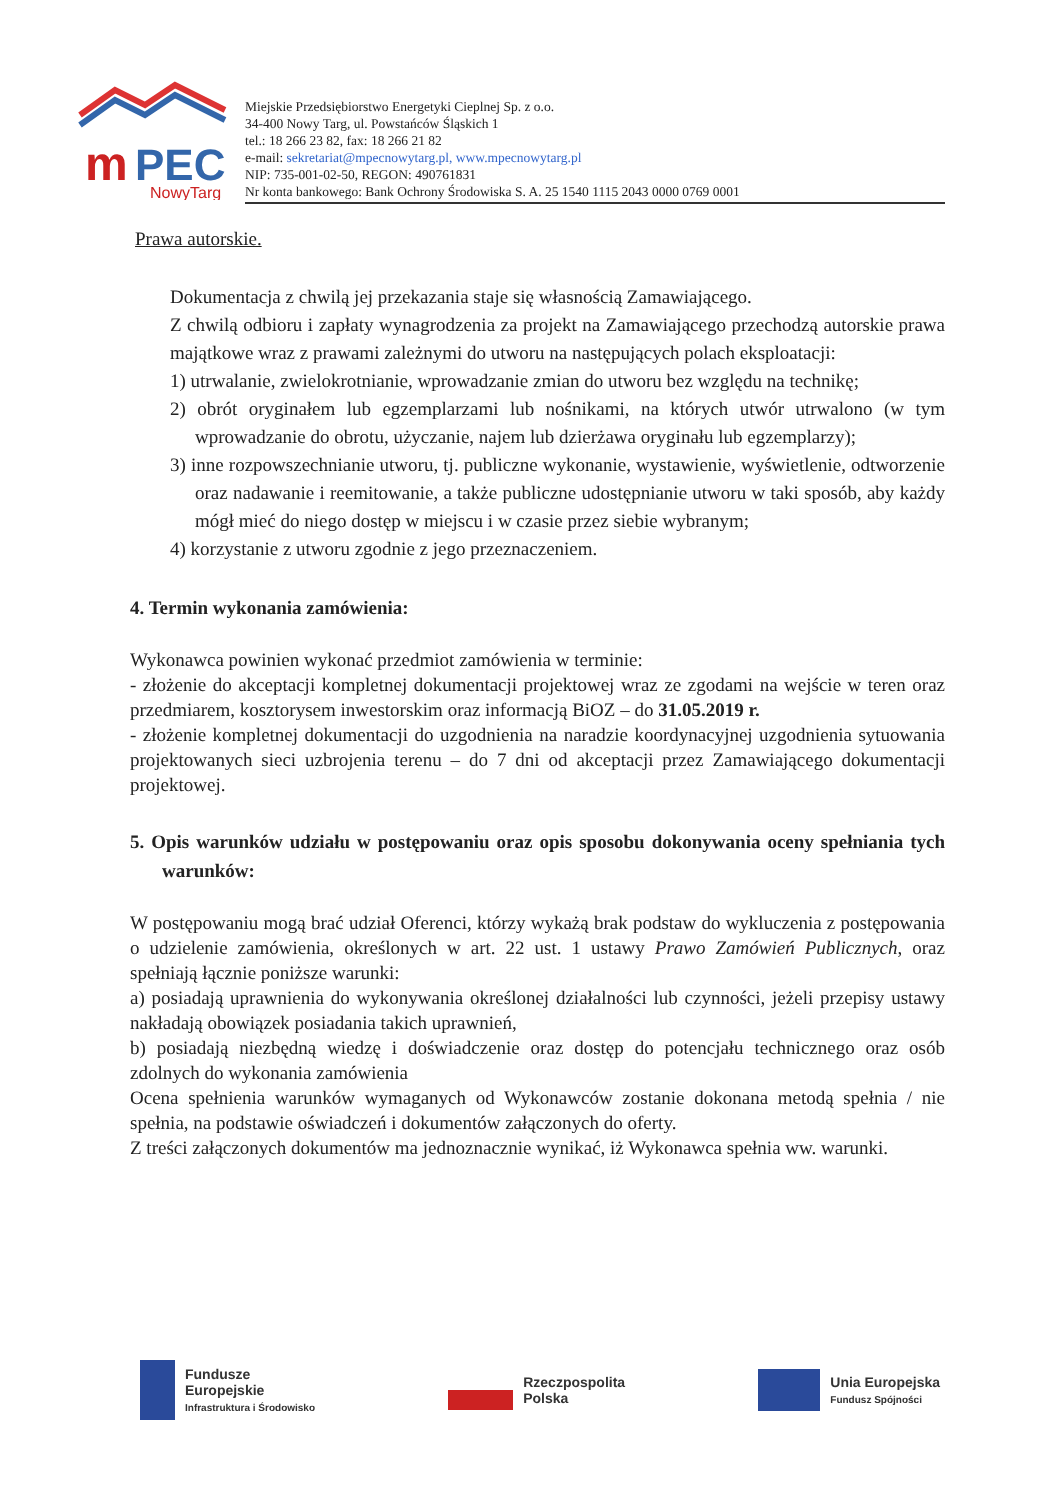m
PEC
NowyTarg
Miejskie Przedsiębiorstwo Energetyki Cieplnej Sp. z o.o.
34-400 Nowy Targ, ul. Powstańców Śląskich 1
tel.: 18 266 23 82, fax: 18 266 21 82
e-mail: sekretariat@mpecnowytarg.pl, www.mpecnowytarg.pl
NIP: 735-001-02-50, REGON: 490761831
Nr konta bankowego: Bank Ochrony Środowiska S. A. 25 1540 1115 2043 0000 0769 0001
Prawa autorskie.
Dokumentacja z chwilą jej przekazania staje się własnością Zamawiającego.
Z chwilą odbioru i zapłaty wynagrodzenia za projekt na Zamawiającego przechodzą autorskie prawa majątkowe wraz z prawami zależnymi do utworu na następujących polach eksploatacji:
1) utrwalanie, zwielokrotnianie, wprowadzanie zmian do utworu bez względu na technikę;
2) obrót oryginałem lub egzemplarzami lub nośnikami, na których utwór utrwalono (w tym wprowadzanie do obrotu, użyczanie, najem lub dzierżawa oryginału lub egzemplarzy);
3) inne rozpowszechnianie utworu, tj. publiczne wykonanie, wystawienie, wyświetlenie, odtworzenie oraz nadawanie i reemitowanie, a także publiczne udostępnianie utworu w taki sposób, aby każdy mógł mieć do niego dostęp w miejscu i w czasie przez siebie wybranym;
4) korzystanie z utworu zgodnie z jego przeznaczeniem.
4. Termin wykonania zamówienia:
Wykonawca powinien wykonać przedmiot zamówienia w terminie:
- złożenie do akceptacji kompletnej dokumentacji projektowej wraz ze zgodami na wejście w teren oraz przedmiarem, kosztorysem inwestorskim oraz informacją BiOZ – do 31.05.2019 r.
- złożenie kompletnej dokumentacji do uzgodnienia na naradzie koordynacyjnej uzgodnienia sytuowania projektowanych sieci uzbrojenia terenu – do 7 dni od akceptacji przez Zamawiającego dokumentacji projektowej.
5. Opis warunków udziału w postępowaniu oraz opis sposobu dokonywania oceny spełniania tych warunków:
W postępowaniu mogą brać udział Oferenci, którzy wykażą brak podstaw do wykluczenia z postępowania o udzielenie zamówienia, określonych w art. 22 ust. 1 ustawy Prawo Zamówień Publicznych, oraz spełniają łącznie poniższe warunki:
a) posiadają uprawnienia do wykonywania określonej działalności lub czynności, jeżeli przepisy ustawy nakładają obowiązek posiadania takich uprawnień,
b) posiadają niezbędną wiedzę i doświadczenie oraz dostęp do potencjału technicznego oraz osób zdolnych do wykonania zamówienia
Ocena spełnienia warunków wymaganych od Wykonawców zostanie dokonana metodą spełnia / nie spełnia, na podstawie oświadczeń i dokumentów załączonych do oferty.
Z treści załączonych dokumentów ma jednoznacznie wynikać, iż Wykonawca spełnia ww. warunki.
Fundusze
Europejskie
Infrastruktura i Środowisko
Rzeczpospolita
Polska
Unia Europejska
Fundusz Spójności